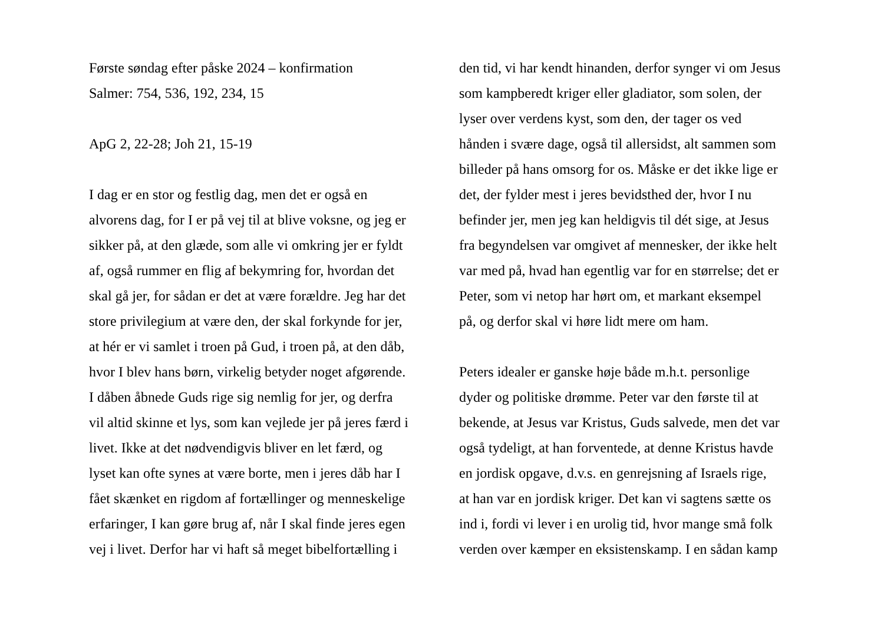Første søndag efter påske 2024 – konfirmation
Salmer: 754, 536, 192, 234, 15
ApG 2, 22-28; Joh 21, 15-19
I dag er en stor og festlig dag, men det er også en
alvorens dag, for I er på vej til at blive voksne, og jeg er
sikker på, at den glæde, som alle vi omkring jer er fyldt
af, også rummer en flig af bekymring for, hvordan det
skal gå jer, for sådan er det at være forældre. Jeg har det
store privilegium at være den, der skal forkynde for jer,
at hér er vi samlet i troen på Gud, i troen på, at den dåb,
hvor I blev hans børn, virkelig betyder noget afgørende.
I dåben åbnede Guds rige sig nemlig for jer, og derfra
vil altid skinne et lys, som kan vejlede jer på jeres færd i
livet. Ikke at det nødvendigvis bliver en let færd, og
lyset kan ofte synes at være borte, men i jeres dåb har I
fået skænket en rigdom af fortællinger og menneskelige
erfaringer, I kan gøre brug af, når I skal finde jeres egen
vej i livet. Derfor har vi haft så meget bibelfortælling i
den tid, vi har kendt hinanden, derfor synger vi om Jesus
som kampberedt kriger eller gladiator, som solen, der
lyser over verdens kyst, som den, der tager os ved
hånden i svære dage, også til allersidst, alt sammen som
billeder på hans omsorg for os. Måske er det ikke lige er
det, der fylder mest i jeres bevidsthed der, hvor I nu
befinder jer, men jeg kan heldigvis til dét sige, at Jesus
fra begyndelsen var omgivet af mennesker, der ikke helt
var med på, hvad han egentlig var for en størrelse; det er
Peter, som vi netop har hørt om, et markant eksempel
på, og derfor skal vi høre lidt mere om ham.
Peters idealer er ganske høje både m.h.t. personlige
dyder og politiske drømme. Peter var den første til at
bekende, at Jesus var Kristus, Guds salvede, men det var
også tydeligt, at han forventede, at denne Kristus havde
en jordisk opgave, d.v.s. en genrejsning af Israels rige,
at han var en jordisk kriger. Det kan vi sagtens sætte os
ind i, fordi vi lever i en urolig tid, hvor mange små folk
verden over kæmper en eksistenskamp. I en sådan kamp